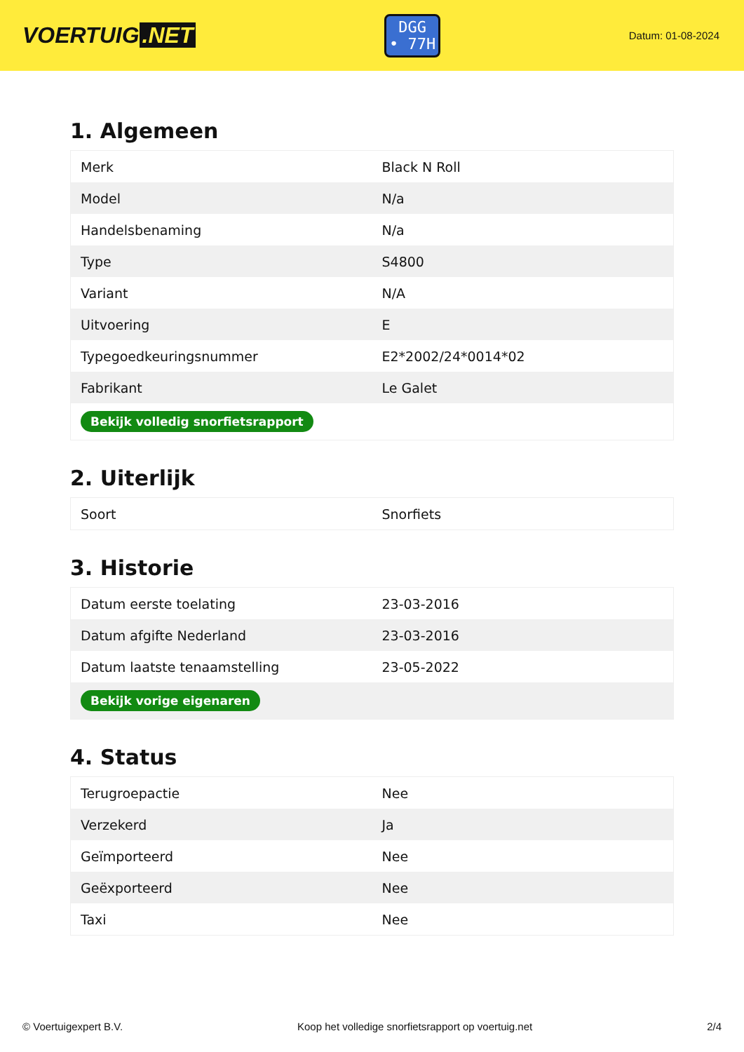VOERTUIG.NET
DGG
• 77H
Datum: 01-08-2024
1. Algemeen
| Merk | Black N Roll |
| Model | N/a |
| Handelsbenaming | N/a |
| Type | S4800 |
| Variant | N/A |
| Uitvoering | E |
| Typegoedkeuringsnummer | E2*2002/24*0014*02 |
| Fabrikant | Le Galet |
| Bekijk volledig snorfietsrapport | |
2. Uiterlijk
| Soort | Snorfiets |
3. Historie
| Datum eerste toelating | 23-03-2016 |
| Datum afgifte Nederland | 23-03-2016 |
| Datum laatste tenaamstelling | 23-05-2022 |
| Bekijk vorige eigenaren | |
4. Status
| Terugroepactie | Nee |
| Verzekerd | Ja |
| Geïmporteerd | Nee |
| Geëxporteerd | Nee |
| Taxi | Nee |
© Voertuigexpert B.V. Koop het volledige snorfietsrapport op voertuig.net 2/4